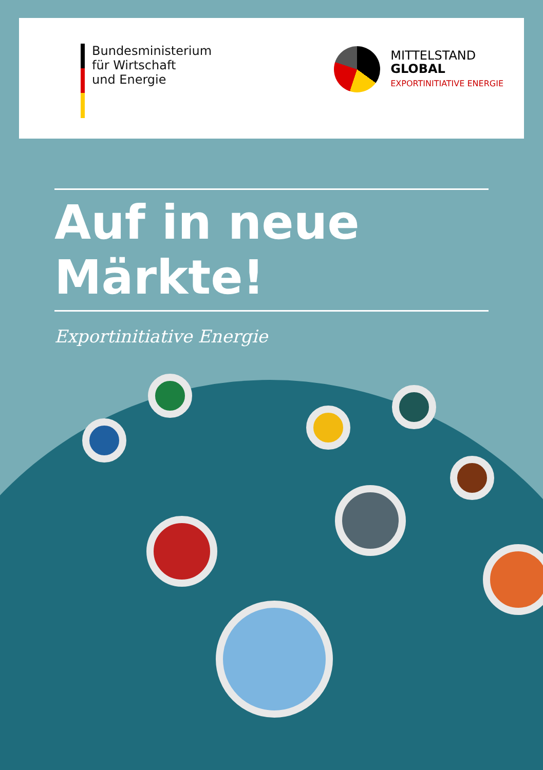Bundesministerium
für Wirtschaft
und Energie
MITTELSTAND
GLOBAL
EXPORTINITIATIVE ENERGIE
Auf in neue Märkte!
Exportinitiative Energie